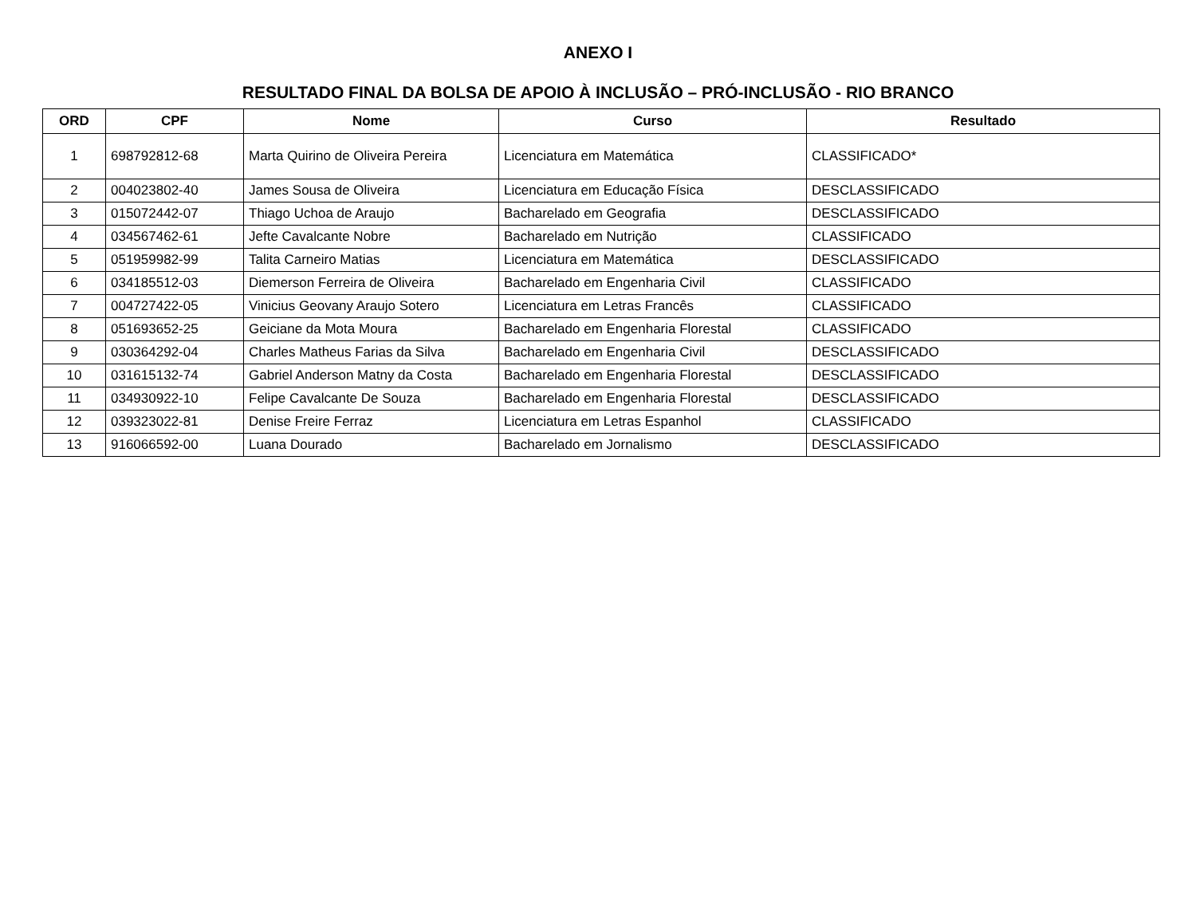ANEXO I
RESULTADO FINAL DA BOLSA DE APOIO À INCLUSÃO – PRÓ-INCLUSÃO - RIO BRANCO
| ORD | CPF | Nome | Curso | Resultado |
| --- | --- | --- | --- | --- |
| 1 | 698792812-68 | Marta Quirino de Oliveira Pereira | Licenciatura em Matemática | CLASSIFICADO* |
| 2 | 004023802-40 | James Sousa de Oliveira | Licenciatura em Educação Física | DESCLASSIFICADO |
| 3 | 015072442-07 | Thiago Uchoa de Araujo | Bacharelado em Geografia | DESCLASSIFICADO |
| 4 | 034567462-61 | Jefte Cavalcante Nobre | Bacharelado em Nutrição | CLASSIFICADO |
| 5 | 051959982-99 | Talita Carneiro Matias | Licenciatura em Matemática | DESCLASSIFICADO |
| 6 | 034185512-03 | Diemerson Ferreira de Oliveira | Bacharelado em Engenharia Civil | CLASSIFICADO |
| 7 | 004727422-05 | Vinicius Geovany Araujo Sotero | Licenciatura em Letras Francês | CLASSIFICADO |
| 8 | 051693652-25 | Geiciane da Mota Moura | Bacharelado em Engenharia Florestal | CLASSIFICADO |
| 9 | 030364292-04 | Charles Matheus Farias da Silva | Bacharelado em Engenharia Civil | DESCLASSIFICADO |
| 10 | 031615132-74 | Gabriel Anderson Matny da Costa | Bacharelado em Engenharia Florestal | DESCLASSIFICADO |
| 11 | 034930922-10 | Felipe Cavalcante De Souza | Bacharelado em Engenharia Florestal | DESCLASSIFICADO |
| 12 | 039323022-81 | Denise Freire Ferraz | Licenciatura em Letras Espanhol | CLASSIFICADO |
| 13 | 916066592-00 | Luana Dourado | Bacharelado em Jornalismo | DESCLASSIFICADO |